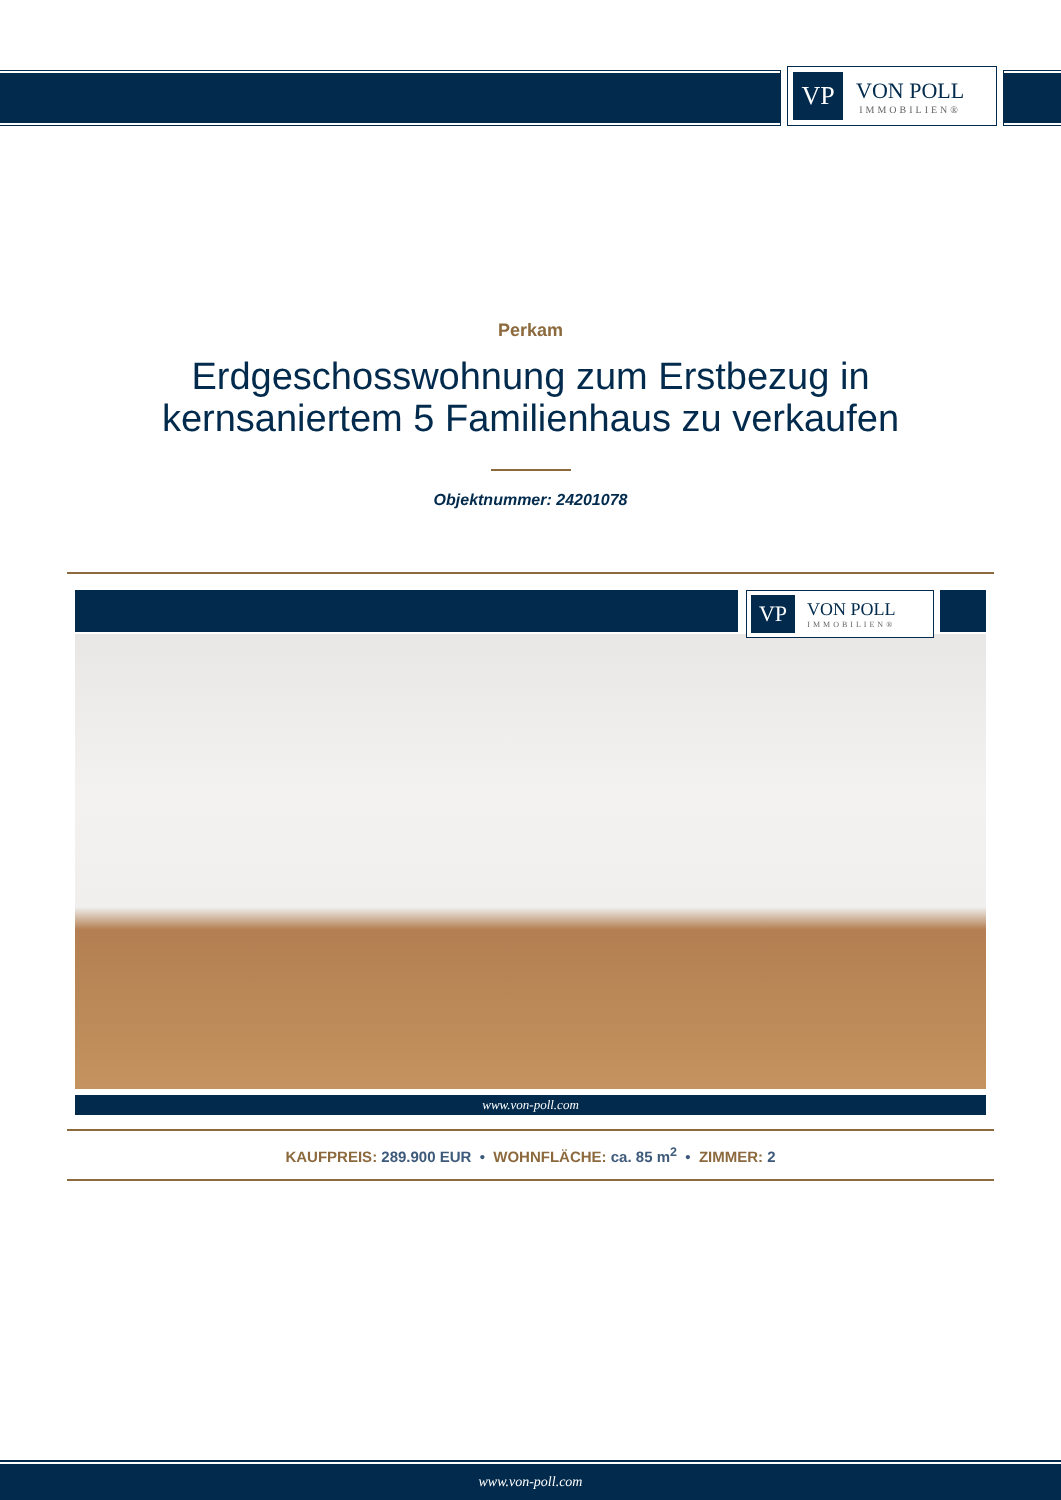VP
VON POLL
IMMOBILIEN®
Perkam
Erdgeschosswohnung zum Erstbezug in
kernsaniertem 5 Familienhaus zu verkaufen
Objektnummer: 24201078
VP
VON POLL
IMMOBILIEN®
www.von-poll.com
KAUFPREIS: 289.900 EUR • WOHNFLÄCHE: ca. 85 m<sup>2</sup> • ZIMMER: 2
www.von-poll.com